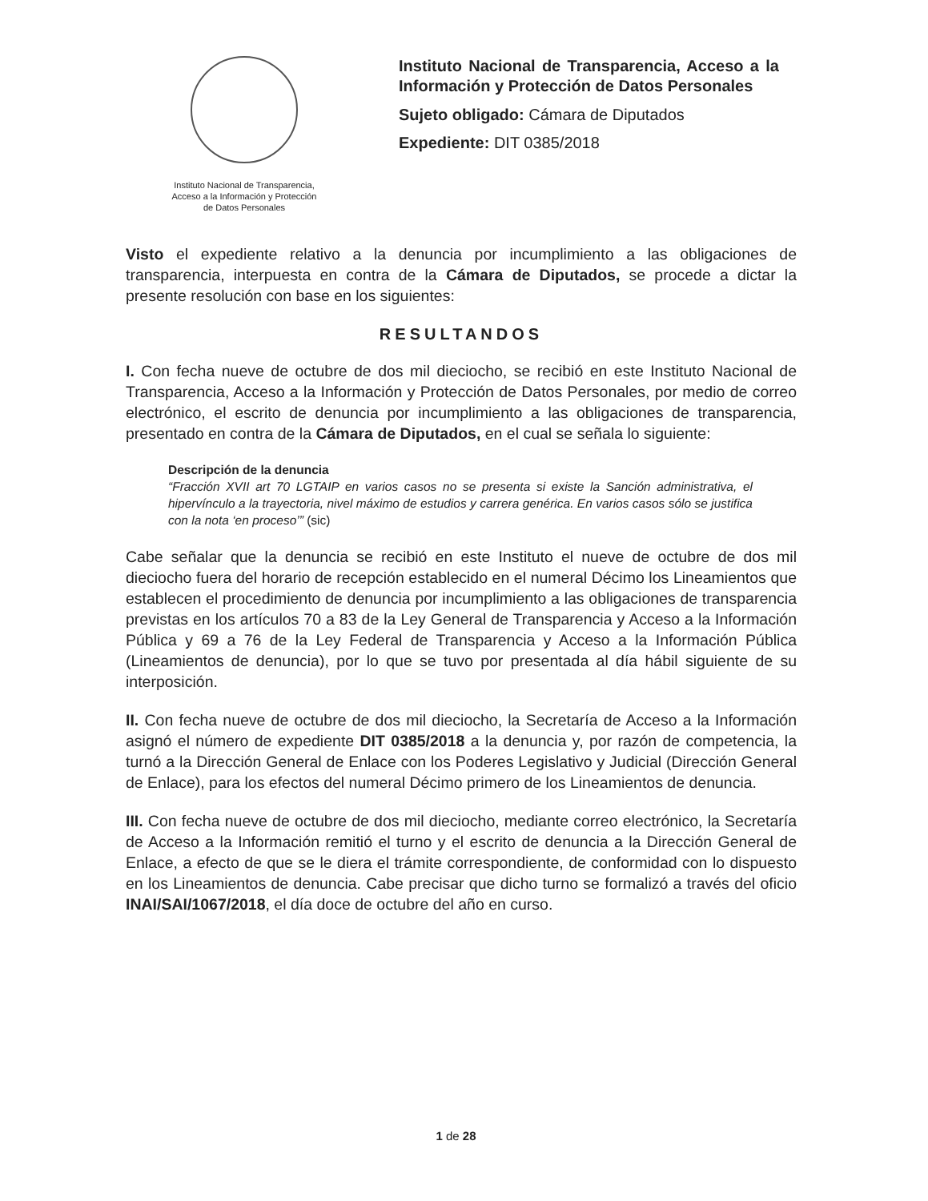Instituto Nacional de Transparencia,
Acceso a la Información y Protección
de Datos Personales
Instituto Nacional de Transparencia, Acceso a la Información y Protección de Datos Personales
Sujeto obligado: Cámara de Diputados
Expediente: DIT 0385/2018
Visto el expediente relativo a la denuncia por incumplimiento a las obligaciones de transparencia, interpuesta en contra de la Cámara de Diputados, se procede a dictar la presente resolución con base en los siguientes:
RESULTANDOS
I. Con fecha nueve de octubre de dos mil dieciocho, se recibió en este Instituto Nacional de Transparencia, Acceso a la Información y Protección de Datos Personales, por medio de correo electrónico, el escrito de denuncia por incumplimiento a las obligaciones de transparencia, presentado en contra de la Cámara de Diputados, en el cual se señala lo siguiente:
Descripción de la denuncia
“Fracción XVII art 70 LGTAIP en varios casos no se presenta si existe la Sanción administrativa, el hipervínculo a la trayectoria, nivel máximo de estudios y carrera genérica. En varios casos sólo se justifica con la nota ‘en proceso’” (sic)
Cabe señalar que la denuncia se recibió en este Instituto el nueve de octubre de dos mil dieciocho fuera del horario de recepción establecido en el numeral Décimo los Lineamientos que establecen el procedimiento de denuncia por incumplimiento a las obligaciones de transparencia previstas en los artículos 70 a 83 de la Ley General de Transparencia y Acceso a la Información Pública y 69 a 76 de la Ley Federal de Transparencia y Acceso a la Información Pública (Lineamientos de denuncia), por lo que se tuvo por presentada al día hábil siguiente de su interposición.
II. Con fecha nueve de octubre de dos mil dieciocho, la Secretaría de Acceso a la Información asignó el número de expediente DIT 0385/2018 a la denuncia y, por razón de competencia, la turnó a la Dirección General de Enlace con los Poderes Legislativo y Judicial (Dirección General de Enlace), para los efectos del numeral Décimo primero de los Lineamientos de denuncia.
III. Con fecha nueve de octubre de dos mil dieciocho, mediante correo electrónico, la Secretaría de Acceso a la Información remitió el turno y el escrito de denuncia a la Dirección General de Enlace, a efecto de que se le diera el trámite correspondiente, de conformidad con lo dispuesto en los Lineamientos de denuncia. Cabe precisar que dicho turno se formalizó a través del oficio INAI/SAI/1067/2018, el día doce de octubre del año en curso.
1 de 28